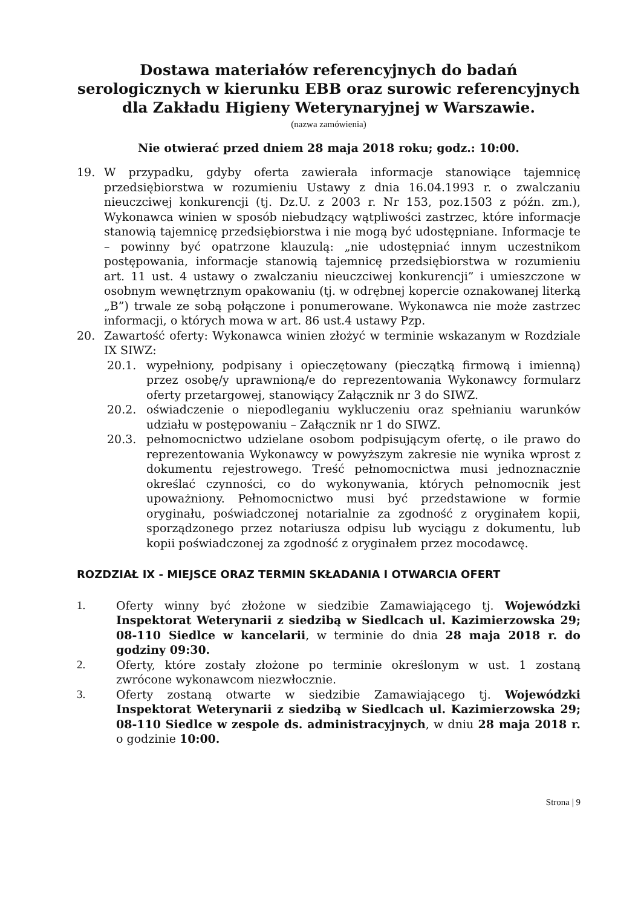Dostawa materiałów referencyjnych do badań serologicznych w kierunku EBB oraz surowic referencyjnych dla Zakładu Higieny Weterynaryjnej w Warszawie.
(nazwa zamówienia)
Nie otwierać przed dniem 28 maja 2018 roku; godz.: 10:00.
19. W przypadku, gdyby oferta zawierała informacje stanowiące tajemnicę przedsiębiorstwa w rozumieniu Ustawy z dnia 16.04.1993 r. o zwalczaniu nieuczciwej konkurencji (tj. Dz.U. z 2003 r. Nr 153, poz.1503 z późn. zm.), Wykonawca winien w sposób niebudzący wątpliwości zastrzec, które informacje stanowią tajemnicę przedsiębiorstwa i nie mogą być udostępniane. Informacje te – powinny być opatrzone klauzulą: „nie udostępniać innym uczestnikom postępowania, informacje stanowią tajemnicę przedsiębiorstwa w rozumieniu art. 11 ust. 4 ustawy o zwalczaniu nieuczciwej konkurencji” i umieszczone w osobnym wewnętrznym opakowaniu (tj. w odrębnej kopercie oznakowanej literką „B”) trwale ze sobą połączone i ponumerowane. Wykonawca nie może zastrzec informacji, o których mowa w art. 86 ust.4 ustawy Pzp.
20. Zawartość oferty: Wykonawca winien złożyć w terminie wskazanym w Rozdziale IX SIWZ:
20.1. wypełniony, podpisany i opieczętowany (pieczątką firmową i imienną) przez osobę/y uprawnioną/e do reprezentowania Wykonawcy formularz oferty przetargowej, stanowiący Załącznik nr 3 do SIWZ.
20.2. oświadczenie o niepodleganiu wykluczeniu oraz spełnianiu warunków udziału w postępowaniu – Załącznik nr 1 do SIWZ.
20.3. pełnomocnictwo udzielane osobom podpisującym ofertę, o ile prawo do reprezentowania Wykonawcy w powyższym zakresie nie wynika wprost z dokumentu rejestrowego. Treść pełnomocnictwa musi jednoznacznie określać czynności, co do wykonywania, których pełnomocnik jest upoważniony. Pełnomocnictwo musi być przedstawione w formie oryginału, poświadczonej notarialnie za zgodność z oryginałem kopii, sporządzonego przez notariusza odpisu lub wyciągu z dokumentu, lub kopii poświadczonej za zgodność z oryginałem przez mocodawcę.
ROZDZIAŁ IX - MIEJSCE ORAZ TERMIN SKŁADANIA I OTWARCIA OFERT
1. Oferty winny być złożone w siedzibie Zamawiającego tj. Wojewódzki Inspektorat Weterynarii z siedzibą w Siedlcach ul. Kazimierzowska 29; 08-110 Siedlce w kancelarii, w terminie do dnia 28 maja 2018 r. do godziny 09:30.
2. Oferty, które zostały złożone po terminie określonym w ust. 1 zostaną zwrócone wykonawcom niezwłocznie.
3. Oferty zostaną otwarte w siedzibie Zamawiającego tj. Wojewódzki Inspektorat Weterynarii z siedzibą w Siedlcach ul. Kazimierzowska 29; 08-110 Siedlce w zespole ds. administracyjnych, w dniu 28 maja 2018 r. o godzinie 10:00.
Strona | 9